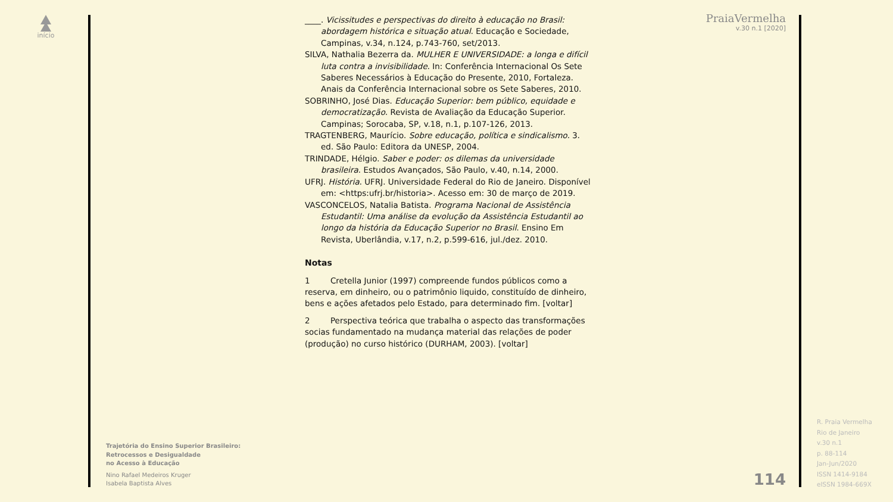início
PraiaVermelha
v.30 n.1 [2020]
____. Vicissitudes e perspectivas do direito à educação no Brasil: abordagem histórica e situação atual. Educação e Sociedade, Campinas, v.34, n.124, p.743-760, set/2013.
SILVA, Nathalia Bezerra da. MULHER E UNIVERSIDADE: a longa e difícil luta contra a invisibilidade. In: Conferência Internacional Os Sete Saberes Necessários à Educação do Presente, 2010, Fortaleza. Anais da Conferência Internacional sobre os Sete Saberes, 2010.
SOBRINHO, José Dias. Educação Superior: bem público, equidade e democratização. Revista de Avaliação da Educação Superior. Campinas; Sorocaba, SP, v.18, n.1, p.107-126, 2013.
TRAGTENBERG, Maurício. Sobre educação, política e sindicalismo. 3. ed. São Paulo: Editora da UNESP, 2004.
TRINDADE, Hélgio. Saber e poder: os dilemas da universidade brasileira. Estudos Avançados, São Paulo, v.40, n.14, 2000.
UFRJ. História. UFRJ. Universidade Federal do Rio de Janeiro. Disponível em: <https:ufrj.br/historia>. Acesso em: 30 de março de 2019.
VASCONCELOS, Natalia Batista. Programa Nacional de Assistência Estudantil: Uma análise da evolução da Assistência Estudantil ao longo da história da Educação Superior no Brasil. Ensino Em Revista, Uberlândia, v.17, n.2, p.599-616, jul./dez. 2010.
Notas
1 Cretella Junior (1997) compreende fundos públicos como a reserva, em dinheiro, ou o patrimônio liquido, constituído de dinheiro, bens e ações afetados pelo Estado, para determinado fim. [voltar]
2 Perspectiva teórica que trabalha o aspecto das transformações socias fundamentado na mudança material das relações de poder (produção) no curso histórico (DURHAM, 2003). [voltar]
Trajetória do Ensino Superior Brasileiro:
Retrocessos e Desigualdade
no Acesso à Educação
Nino Rafael Medeiros Kruger
Isabela Baptista Alves
114
R. Praia Vermelha
Rio de Janeiro
v.30 n.1
p. 88-114
Jan-Jun/2020
ISSN 1414-9184
eISSN 1984-669X